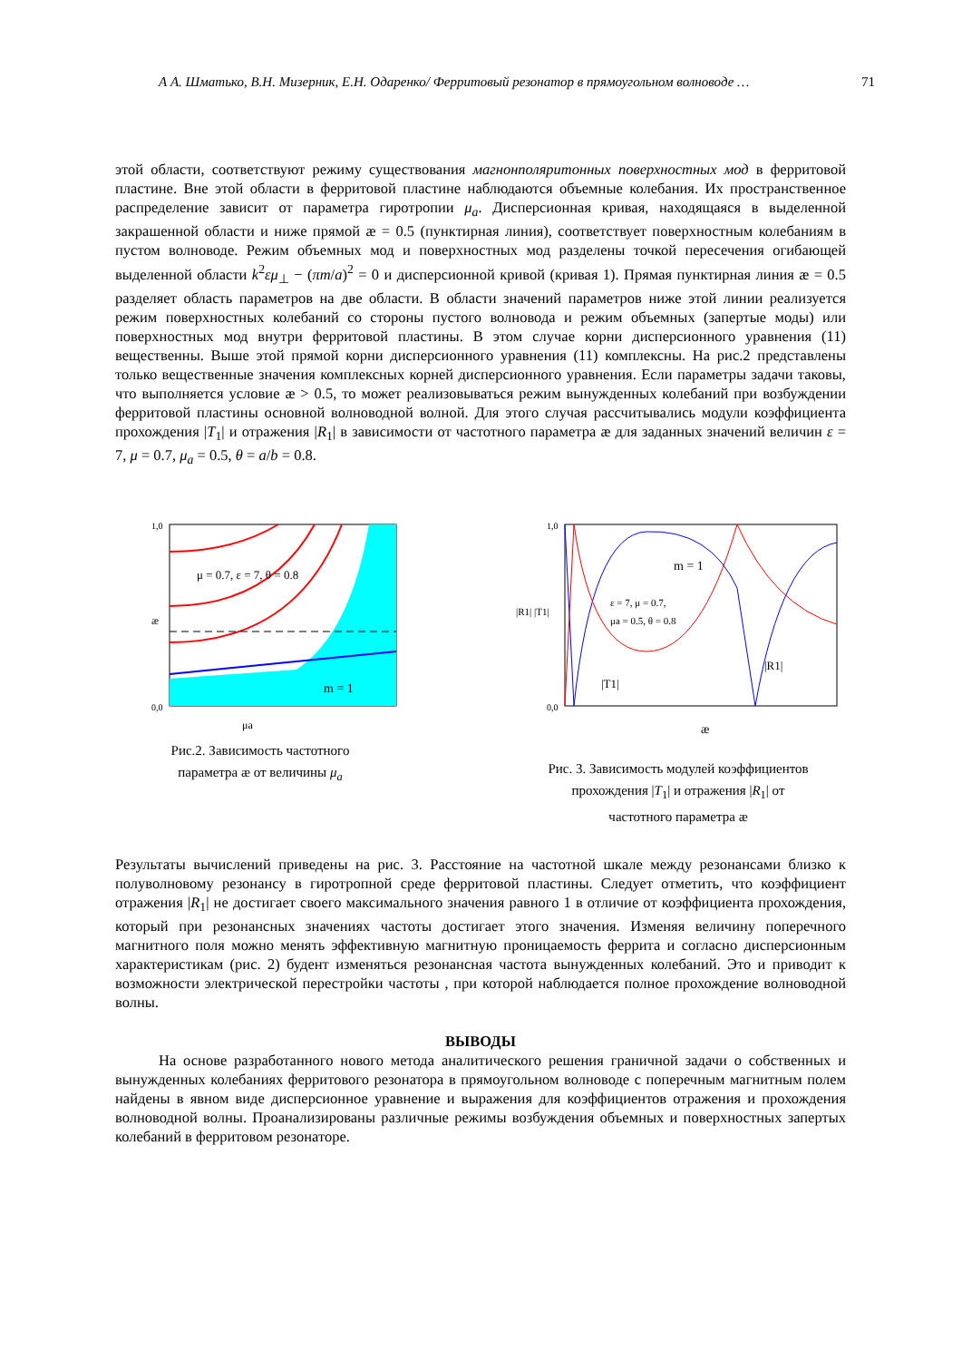А А. Шматько, В.Н. Мизерник, Е.Н. Одаренко/ Ферритовый резонатор в прямоугольном волноводе … 71
этой области, соответствуют режиму существования магнонполяритонных поверхностных мод в ферритовой пластине. Вне этой области в ферритовой пластине наблюдаются объемные колебания. Их пространственное распределение зависит от параметра гиротропии μ<sub>a</sub>. Дисперсионная кривая, находящаяся в выделенной закрашенной области и ниже прямой æ = 0.5 (пунктирная линия), соответствует поверхностным колебаниям в пустом волноводе. Режим объемных мод и поверхностных мод разделены точкой пересечения огибающей выделенной области k<sup>2</sup>εμ<sub>⊥</sub> − (πm/a)<sup>2</sup> = 0 и дисперсионной кривой (кривая 1). Прямая пунктирная линия æ = 0.5 разделяет область параметров на две области. В области значений параметров ниже этой линии реализуется режим поверхностных колебаний со стороны пустого волновода и режим объемных (запертые моды) или поверхностных мод внутри ферритовой пластины. В этом случае корни дисперсионного уравнения (11) вещественны. Выше этой прямой корни дисперсионного уравнения (11) комплексны. На рис.2 представлены только вещественные значения комплексных корней дисперсионного уравнения. Если параметры задачи таковы, что выполняется условие æ > 0.5, то может реализовываться режим вынужденных колебаний при возбуждении ферритовой пластины основной волноводной волной. Для этого случая рассчитывались модули коэффициента прохождения |T<sub>1</sub>| и отражения |R<sub>1</sub>| в зависимости от частотного параметра æ для заданных значений величин ε = 7, μ = 0.7, μ<sub>a</sub> = 0.5, θ = a/b = 0.8.
1,0
0,0
æ
m = 1
μ = 0.7, ε = 7, θ = 0.8
μa
Рис.2. Зависимость частотного
параметра æ от величины μ<sub>a</sub>
1,0
0,0
m = 1
ε = 7, μ = 0.7,
μa = 0.5, θ = 0.8
|T1|
|R1|
|R1| |T1|
æ
Рис. 3. Зависимость модулей коэффициентов
прохождения |T<sub>1</sub>| и отражения |R<sub>1</sub>| от
частотного параметра æ
Результаты вычислений приведены на рис. 3. Расстояние на частотной шкале между резонансами близко к полуволновому резонансу в гиротропной среде ферритовой пластины. Следует отметить, что коэффициент отражения |R<sub>1</sub>| не достигает своего максимального значения равного 1 в отличие от коэффициента прохождения, который при резонансных значениях частоты достигает этого значения. Изменяя величину поперечного магнитного поля можно менять эффективную магнитную проницаемость феррита и согласно дисперсионным характеристикам (рис. 2) будент изменяться резонансная частота вынужденных колебаний. Это и приводит к возможности электрической перестройки частоты , при которой наблюдается полное прохождение волноводной волны.
ВЫВОДЫ
На основе разработанного нового метода аналитического решения граничной задачи о собственных и вынужденных колебаниях ферритового резонатора в прямоугольном волноводе с поперечным магнитным полем найдены в явном виде дисперсионное уравнение и выражения для коэффициентов отражения и прохождения волноводной волны. Проанализированы различные режимы возбуждения объемных и поверхностных запертых колебаний в ферритовом резонаторе.